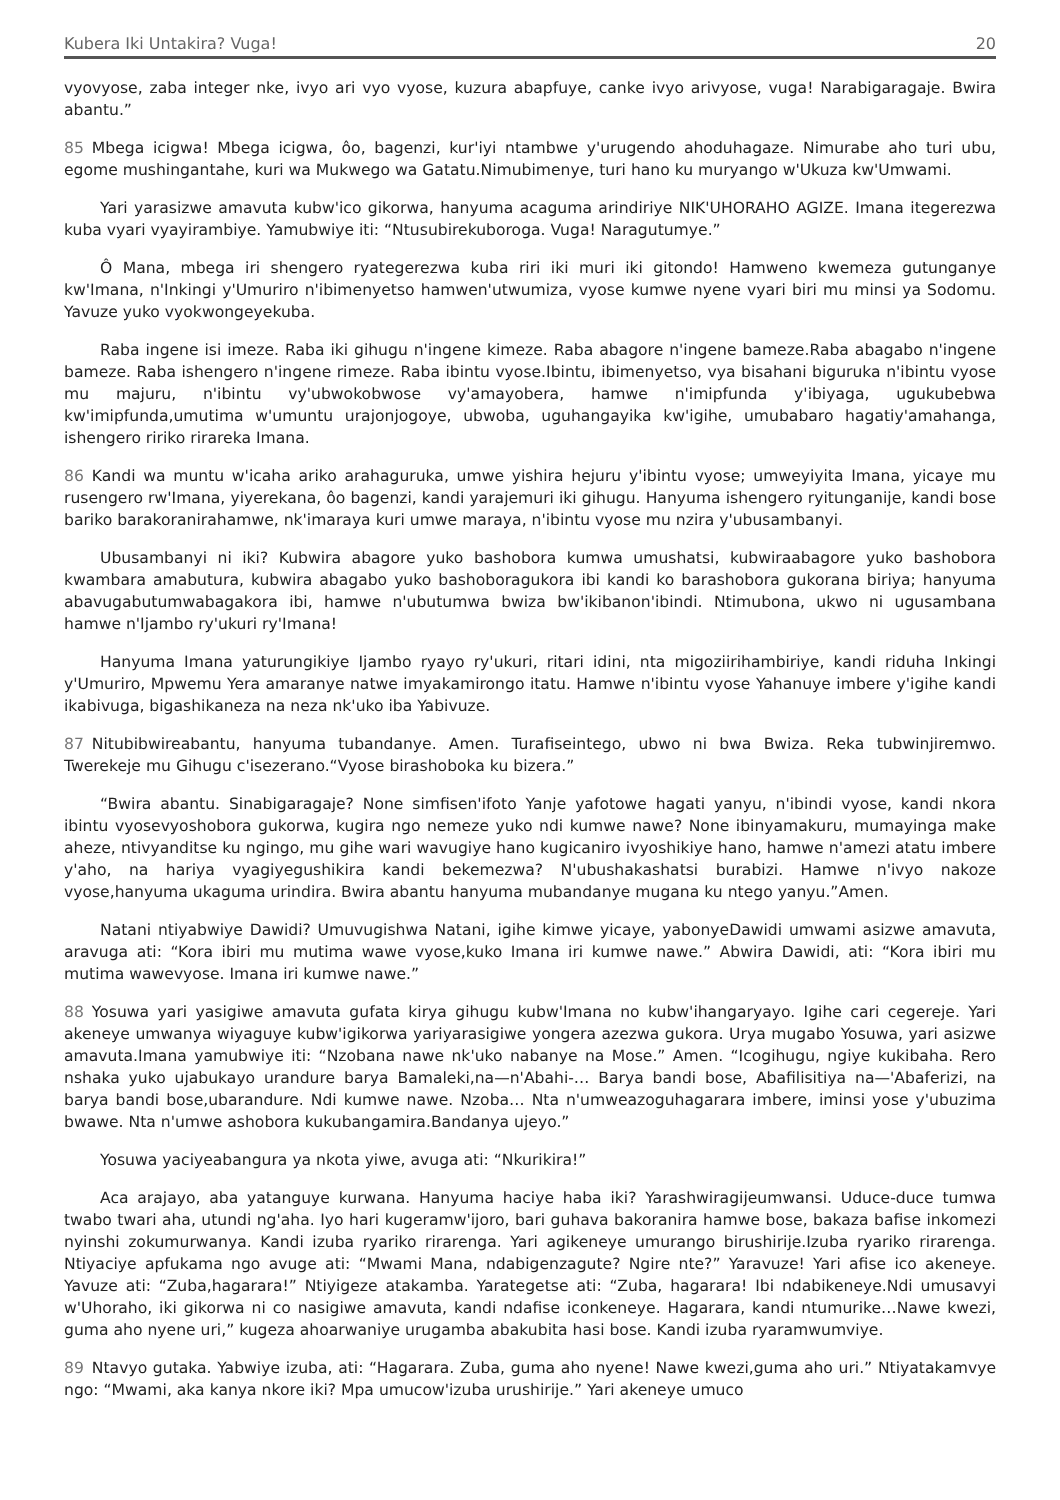Kubera Iki Untakira? Vuga! 20
vyovyose, zaba integer nke, ivyo ari vyo vyose, kuzura abapfuye, canke ivyo arivyose, vuga! Narabigaragaje. Bwira abantu.”
85 Mbega icigwa! Mbega icigwa, ôo, bagenzi, kur'iyi ntambwe y'urugendo ahoduhagaze. Nimurabe aho turi ubu, egome mushingantahe, kuri wa Mukwego wa Gatatu.Nimubimenye, turi hano ku muryango w'Ukuza kw'Umwami.
Yari yarasizwe amavuta kubw'ico gikorwa, hanyuma acaguma arindiriye NIK'UHORAHO AGIZE. Imana itegerezwa kuba vyari vyayirambiye. Yamubwiye iti: “Ntusubirekuboroga. Vuga! Naragutumye.”
Ô Mana, mbega iri shengero ryategerezwa kuba riri iki muri iki gitondo! Hamweno kwemeza gutunganye kw'Imana, n'Inkingi y'Umuriro n'ibimenyetso hamwen'utwumiza, vyose kumwe nyene vyari biri mu minsi ya Sodomu. Yavuze yuko vyokwongeyekuba.
Raba ingene isi imeze. Raba iki gihugu n'ingene kimeze. Raba abagore n'ingene bameze.Raba abagabo n'ingene bameze. Raba ishengero n'ingene rimeze. Raba ibintu vyose.Ibintu, ibimenyetso, vya bisahani biguruka n'ibintu vyose mu majuru, n'ibintu vy'ubwokobwose vy'amayobera, hamwe n'imipfunda y'ibiyaga, ugukubebwa kw'imipfunda,umutima w'umuntu urajonjogoye, ubwoba, uguhangayika kw'igihe, umubabaro hagatiy'amahanga, ishengero ririko rirareka Imana.
86 Kandi wa muntu w'icaha ariko arahaguruka, umwe yishira hejuru y'ibintu vyose; umweyiyita Imana, yicaye mu rusengero rw'Imana, yiyerekana, ôo bagenzi, kandi yarajemuri iki gihugu. Hanyuma ishengero ryitunganije, kandi bose bariko barakoranirahamwe, nk'imaraya kuri umwe maraya, n'ibintu vyose mu nzira y'ubusambanyi.
Ubusambanyi ni iki? Kubwira abagore yuko bashobora kumwa umushatsi, kubwiraabagore yuko bashobora kwambara amabutura, kubwira abagabo yuko bashoboragukora ibi kandi ko barashobora gukorana biriya; hanyuma abavugabutumwabagakora ibi, hamwe n'ubutumwa bwiza bw'ikibanon'ibindi. Ntimubona, ukwo ni ugusambana hamwe n'Ijambo ry'ukuri ry'Imana!
Hanyuma Imana yaturungikiye Ijambo ryayo ry'ukuri, ritari idini, nta migoziirihambiriye, kandi riduha Inkingi y'Umuriro, Mpwemu Yera amaranye natwe imyakamirongo itatu. Hamwe n'ibintu vyose Yahanuye imbere y'igihe kandi ikabivuga, bigashikaneza na neza nk'uko iba Yabivuze.
87 Nitubibwireabantu, hanyuma tubandanye. Amen. Turafiseintego, ubwo ni bwa Bwiza. Reka tubwinjiremwo. Twerekeje mu Gihugu c'isezerano.“Vyose birashoboka ku bizera.”
“Bwira abantu. Sinabigaragaje? None simfisen'ifoto Yanje yafotowe hagati yanyu, n'ibindi vyose, kandi nkora ibintu vyosevyoshobora gukorwa, kugira ngo nemeze yuko ndi kumwe nawe? None ibinyamakuru, mumayinga make aheze, ntivyanditse ku ngingo, mu gihe wari wavugiye hano kugicaniro ivyoshikiye hano, hamwe n'amezi atatu imbere y'aho, na hariya vyagiyegushikira kandi bekemezwa? N'ubushakashatsi burabizi. Hamwe n'ivyo nakoze vyose,hanyuma ukaguma urindira. Bwira abantu hanyuma mubandanye mugana ku ntego yanyu.”Amen.
Natani ntiyabwiye Dawidi? Umuvugishwa Natani, igihe kimwe yicaye, yabonyeDawidi umwami asizwe amavuta, aravuga ati: “Kora ibiri mu mutima wawe vyose,kuko Imana iri kumwe nawe.” Abwira Dawidi, ati: “Kora ibiri mu mutima wawevyose. Imana iri kumwe nawe.”
88 Yosuwa yari yasigiwe amavuta gufata kirya gihugu kubw'Imana no kubw'ihangaryayo. Igihe cari cegereje. Yari akeneye umwanya wiyaguye kubw'igikorwa yariyarasigiwe yongera azezwa gukora. Urya mugabo Yosuwa, yari asizwe amavuta.Imana yamubwiye iti: “Nzobana nawe nk'uko nabanye na Mose.” Amen. “Icogihugu, ngiye kukibaha. Rero nshaka yuko ujabukayo urandure barya Bamaleki,na—n'Abahi-… Barya bandi bose, Abafilisitiya na—'Abaferizi, na barya bandi bose,ubarandure. Ndi kumwe nawe. Nzoba… Nta n'umweazoguhagarara imbere, iminsi yose y'ubuzima bwawe. Nta n'umwe ashobora kukubangamira.Bandanya ujeyo.”
Yosuwa yaciyeabangura ya nkota yiwe, avuga ati: “Nkurikira!”
Aca arajayo, aba yatanguye kurwana. Hanyuma haciye haba iki? Yarashwiragijeumwansi. Uduce-duce tumwa twabo twari aha, utundi ng'aha. Iyo hari kugeramw'ijoro, bari guhava bakoranira hamwe bose, bakaza bafise inkomezi nyinshi zokumurwanya. Kandi izuba ryariko rirarenga. Yari agikeneye umurango birushirije.Izuba ryariko rirarenga. Ntiyaciye apfukama ngo avuge ati: “Mwami Mana, ndabigenzagute? Ngire nte?” Yaravuze! Yari afise ico akeneye. Yavuze ati: “Zuba,hagarara!” Ntiyigeze atakamba. Yarategetse ati: “Zuba, hagarara! Ibi ndabikeneye.Ndi umusavyi w'Uhoraho, iki gikorwa ni co nasigiwe amavuta, kandi ndafise iconkeneye. Hagarara, kandi ntumurike…Nawe kwezi, guma aho nyene uri,” kugeza ahoarwaniye urugamba abakubita hasi bose. Kandi izuba ryaramwumviye.
89 Ntavyo gutaka. Yabwiye izuba, ati: “Hagarara. Zuba, guma aho nyene! Nawe kwezi,guma aho uri.” Ntiyatakamvye ngo: “Mwami, aka kanya nkore iki? Mpa umucow'izuba urushirije.” Yari akeneye umuco